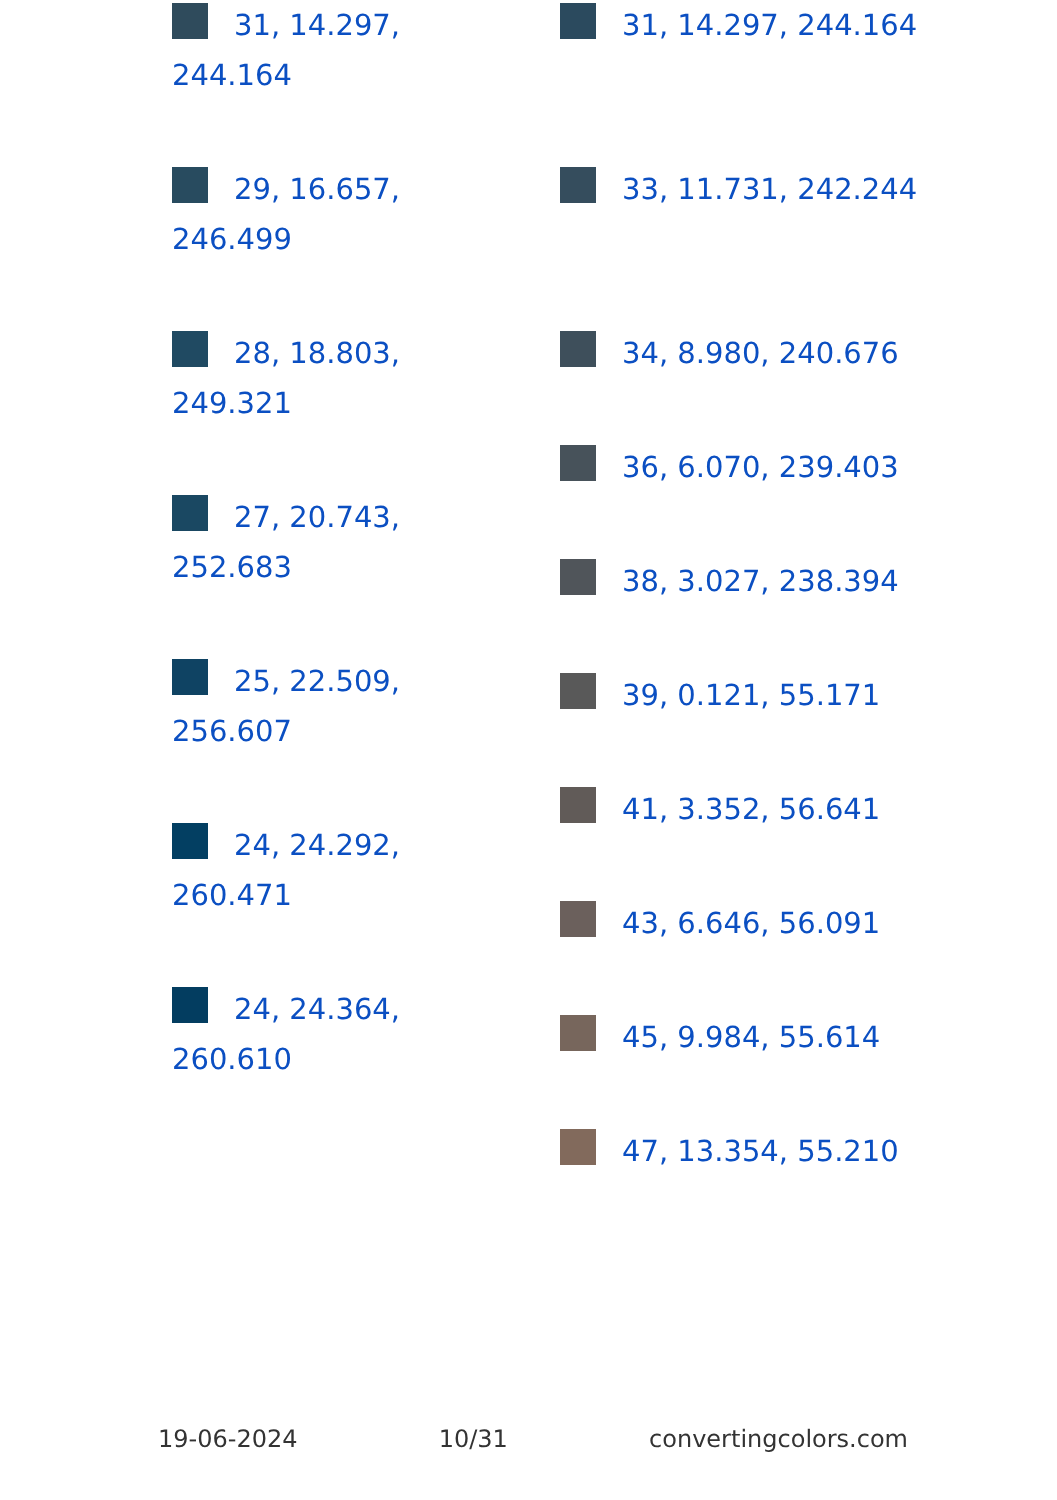31, 14.297, 244.164
29, 16.657, 246.499
28, 18.803, 249.321
27, 20.743, 252.683
25, 22.509, 256.607
24, 24.292, 260.471
24, 24.364, 260.610
31, 14.297, 244.164
33, 11.731, 242.244
34, 8.980, 240.676
36, 6.070, 239.403
38, 3.027, 238.394
39, 0.121, 55.171
41, 3.352, 56.641
43, 6.646, 56.091
45, 9.984, 55.614
47, 13.354, 55.210
19-06-2024 10/31 convertingcolors.com